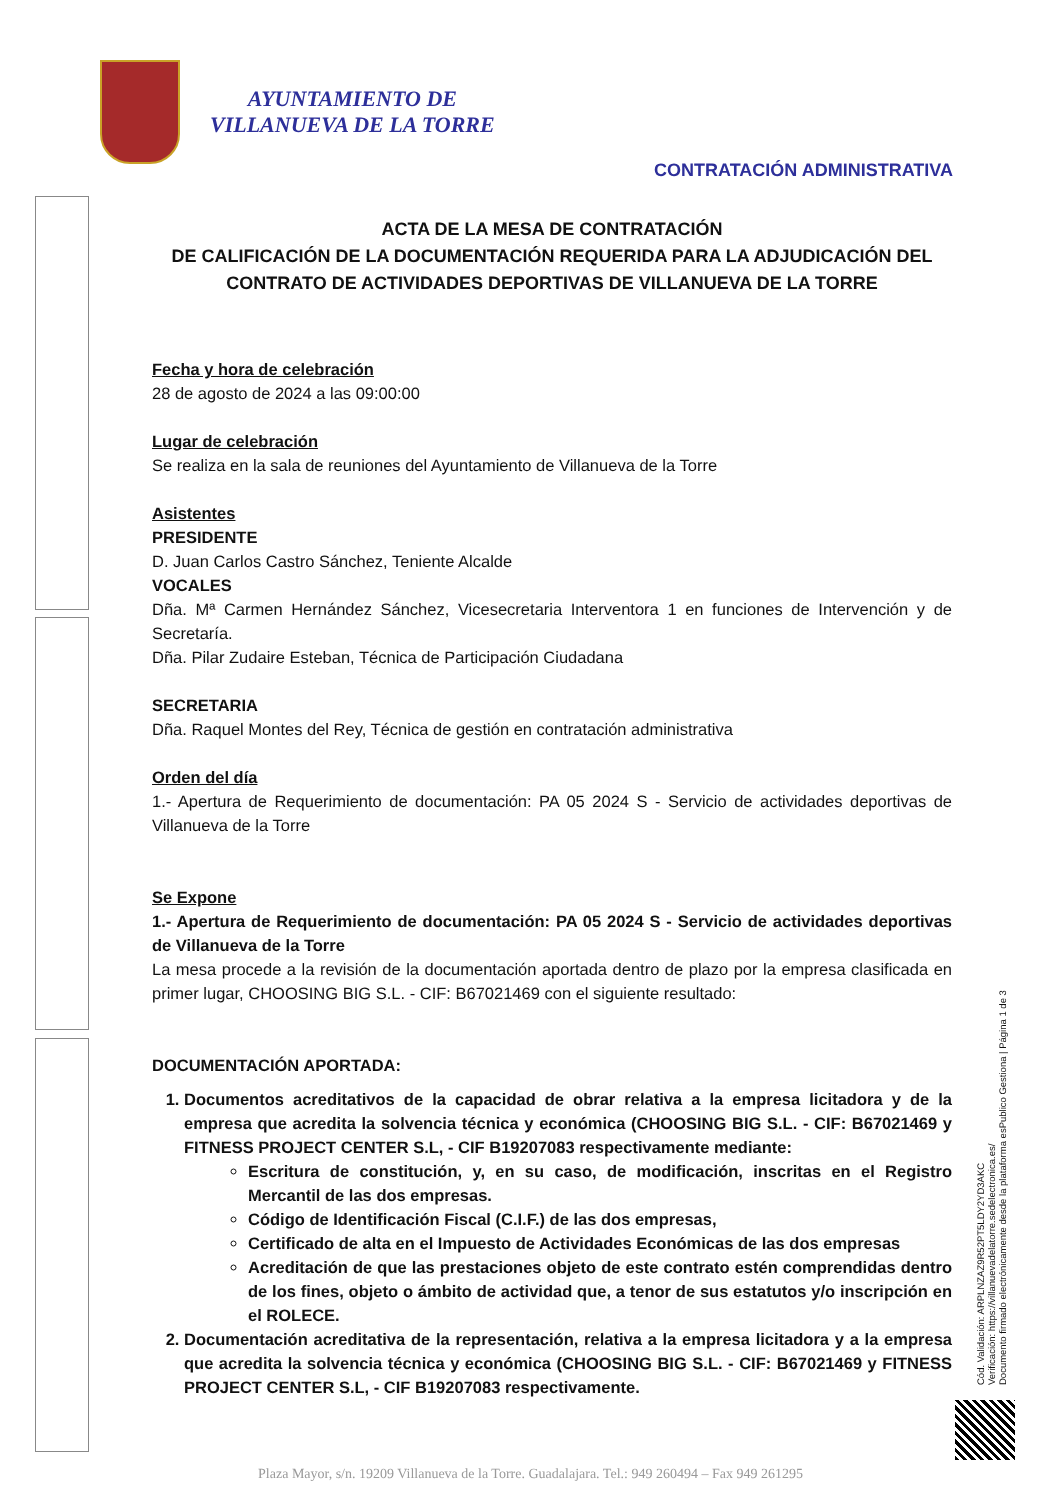AYUNTAMIENTO DE
VILLANUEVA DE LA TORRE
CONTRATACIÓN ADMINISTRATIVA
ACTA DE LA MESA DE CONTRATACIÓN
DE CALIFICACIÓN DE LA DOCUMENTACIÓN REQUERIDA PARA LA ADJUDICACIÓN DEL CONTRATO DE ACTIVIDADES DEPORTIVAS DE VILLANUEVA DE LA TORRE
Fecha y hora de celebración
28 de agosto de 2024 a las 09:00:00
Lugar de celebración
Se realiza en la sala de reuniones del Ayuntamiento de Villanueva de la Torre
Asistentes
PRESIDENTE
D. Juan Carlos Castro Sánchez, Teniente Alcalde
VOCALES
Dña. Mª Carmen Hernández Sánchez, Vicesecretaria Interventora 1 en funciones de Intervención y de Secretaría.
Dña. Pilar Zudaire Esteban, Técnica de Participación Ciudadana
SECRETARIA
Dña. Raquel Montes del Rey, Técnica de gestión en contratación administrativa
Orden del día
1.- Apertura de Requerimiento de documentación: PA 05 2024 S - Servicio de actividades deportivas de Villanueva de la Torre
Se Expone
1.- Apertura de Requerimiento de documentación: PA 05 2024 S - Servicio de actividades deportivas de Villanueva de la Torre
La mesa procede a la revisión de la documentación aportada dentro de plazo por la empresa clasificada en primer lugar, CHOOSING BIG S.L. - CIF: B67021469 con el siguiente resultado:
DOCUMENTACIÓN APORTADA:
1. Documentos acreditativos de la capacidad de obrar relativa a la empresa licitadora y de la empresa que acredita la solvencia técnica y económica (CHOOSING BIG S.L. - CIF: B67021469 y FITNESS PROJECT CENTER S.L, - CIF B19207083 respectivamente mediante:
Escritura de constitución, y, en su caso, de modificación, inscritas en el Registro Mercantil de las dos empresas.
Código de Identificación Fiscal (C.I.F.) de las dos empresas,
Certificado de alta en el Impuesto de Actividades Económicas de las dos empresas
Acreditación de que las prestaciones objeto de este contrato estén comprendidas dentro de los fines, objeto o ámbito de actividad que, a tenor de sus estatutos y/o inscripción en el ROLECE.
2. Documentación acreditativa de la representación, relativa a la empresa licitadora y a la empresa que acredita la solvencia técnica y económica (CHOOSING BIG S.L. - CIF: B67021469 y FITNESS PROJECT CENTER S.L, - CIF B19207083 respectivamente.
Cód. Validación: ARPLNZAZ9R52PT5LDY2YD3AKC
Verificación: https://villanuevadelatorre.sedelectronica.es/
Documento firmado electrónicamente desde la plataforma esPublico Gestiona | Página 1 de 3
Plaza Mayor, s/n. 19209 Villanueva de la Torre. Guadalajara. Tel.: 949 260494 – Fax 949 261295